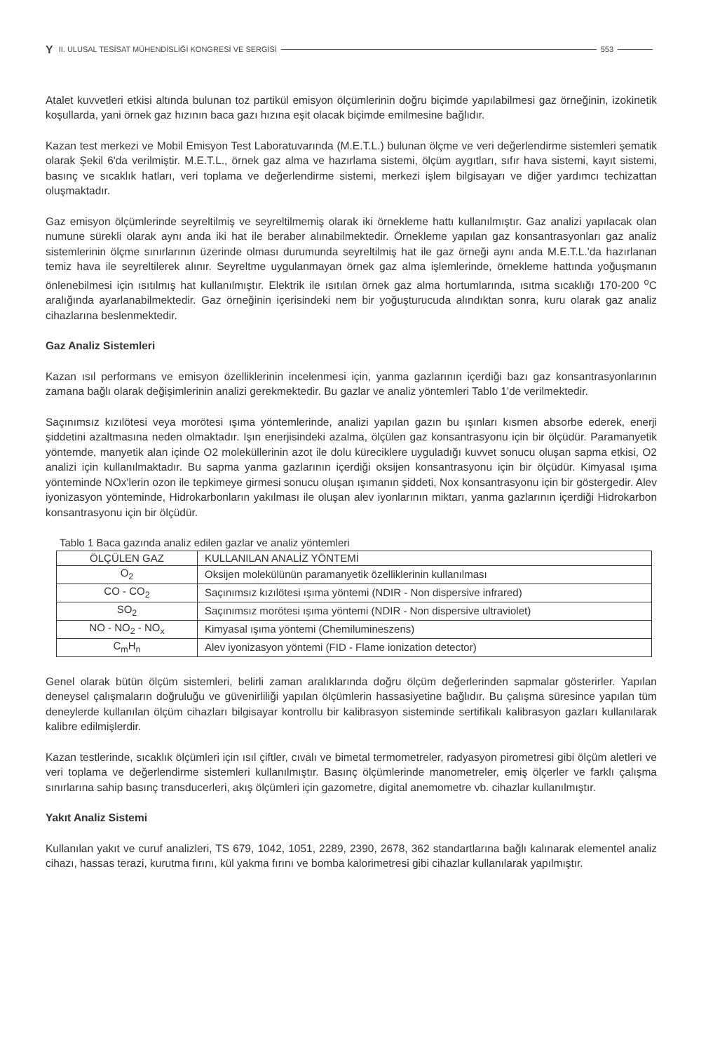Y II. ULUSAL TESİSAT MÜHENDİSLİĞİ KONGRESİ VE SERGİSİ 553
Atalet kuvvetleri etkisi altında bulunan toz partikül emisyon ölçümlerinin doğru biçimde yapılabilmesi gaz örneğinin, izokinetik koşullarda, yani örnek gaz hızının baca gazı hızına eşit olacak biçimde emilmesine bağlıdır.
Kazan test merkezi ve Mobil Emisyon Test Laboratuvarında (M.E.T.L.) bulunan ölçme ve veri değerlendirme sistemleri şematik olarak Şekil 6'da verilmiştir. M.E.T.L., örnek gaz alma ve hazırlama sistemi, ölçüm aygıtları, sıfır hava sistemi, kayıt sistemi, basınç ve sıcaklık hatları, veri toplama ve değerlendirme sistemi, merkezi işlem bilgisayarı ve diğer yardımcı techizattan oluşmaktadır.
Gaz emisyon ölçümlerinde seyreltilmiş ve seyreltilmemiş olarak iki örnekleme hattı kullanılmıştır. Gaz analizi yapılacak olan numune sürekli olarak aynı anda iki hat ile beraber alınabilmektedir. Örnekleme yapılan gaz konsantrasyonları gaz analiz sistemlerinin ölçme sınırlarının üzerinde olması durumunda seyreltilmiş hat ile gaz örneği aynı anda M.E.T.L.'da hazırlanan temiz hava ile seyreltilerek alınır. Seyreltme uygulanmayan örnek gaz alma işlemlerinde, örnekleme hattında yoğuşmanın önlenebilmesi için ısıtılmış hat kullanılmıştır. Elektrik ile ısıtılan örnek gaz alma hortumlarında, ısıtma sıcaklığı 170-200 <sup>o</sup>C aralığında ayarlanabilmektedir. Gaz örneğinin içerisindeki nem bir yoğuşturucuda alındıktan sonra, kuru olarak gaz analiz cihazlarına beslenmektedir.
Gaz Analiz Sistemleri
Kazan ısıl performans ve emisyon özelliklerinin incelenmesi için, yanma gazlarının içerdiği bazı gaz konsantrasyonlarının zamana bağlı olarak değişimlerinin analizi gerekmektedir. Bu gazlar ve analiz yöntemleri Tablo 1'de verilmektedir.
Saçınımsız kızılötesi veya morötesi ışıma yöntemlerinde, analizi yapılan gazın bu ışınları kısmen absorbe ederek, enerji şiddetini azaltmasına neden olmaktadır. Işın enerjisindeki azalma, ölçülen gaz konsantrasyonu için bir ölçüdür. Paramanyetik yöntemde, manyetik alan içinde O2 moleküllerinin azot ile dolu küreciklere uyguladığı kuvvet sonucu oluşan sapma etkisi, O2 analizi için kullanılmaktadır. Bu sapma yanma gazlarının içerdiği oksijen konsantrasyonu için bir ölçüdür. Kimyasal ışıma yönteminde NOx'lerin ozon ile tepkimeye girmesi sonucu oluşan ışımanın şiddeti, Nox konsantrasyonu için bir göstergedir. Alev iyonizasyon yönteminde, Hidrokarbonların yakılması ile oluşan alev iyonlarının miktarı, yanma gazlarının içerdiği Hidrokarbon konsantrasyonu için bir ölçüdür.
Tablo 1 Baca gazında analiz edilen gazlar ve analiz yöntemleri
| ÖLÇÜLEN GAZ | KULLANILAN ANALİZ YÖNTEMİ |
| --- | --- |
| O<sub>2</sub> | Oksijen molekülünün paramanyetik özelliklerinin kullanılması |
| CO - CO<sub>2</sub> | Saçınımsız kızılötesi ışıma yöntemi (NDIR - Non dispersive infrared) |
| SO<sub>2</sub> | Saçınımsız morötesi ışıma yöntemi (NDIR - Non dispersive ultraviolet) |
| NO - NO<sub>2</sub> - NO<sub>x</sub> | Kimyasal ışıma yöntemi (Chemilumineszens) |
| C<sub>m</sub>H<sub>n</sub> | Alev iyonizasyon yöntemi (FID - Flame ionization detector) |
Genel olarak bütün ölçüm sistemleri, belirli zaman aralıklarında doğru ölçüm değerlerinden sapmalar gösterirler. Yapılan deneysel çalışmaların doğruluğu ve güvenirliliği yapılan ölçümlerin hassasiyetine bağlıdır. Bu çalışma süresince yapılan tüm deneylerde kullanılan ölçüm cihazları bilgisayar kontrollu bir kalibrasyon sisteminde sertifikalı kalibrasyon gazları kullanılarak kalibre edilmişlerdir.
Kazan testlerinde, sıcaklık ölçümleri için ısıl çiftler, cıvalı ve bimetal termometreler, radyasyon pirometresi gibi ölçüm aletleri ve veri toplama ve değerlendirme sistemleri kullanılmıştır. Basınç ölçümlerinde manometreler, emiş ölçerler ve farklı çalışma sınırlarına sahip basınç transducerleri, akış ölçümleri için gazometre, digital anemometre vb. cihazlar kullanılmıştır.
Yakıt Analiz Sistemi
Kullanılan yakıt ve curuf analizleri, TS 679, 1042, 1051, 2289, 2390, 2678, 362 standartlarına bağlı kalınarak elementel analiz cihazı, hassas terazi, kurutma fırını, kül yakma fırını ve bomba kalorimetresi gibi cihazlar kullanılarak yapılmıştır.